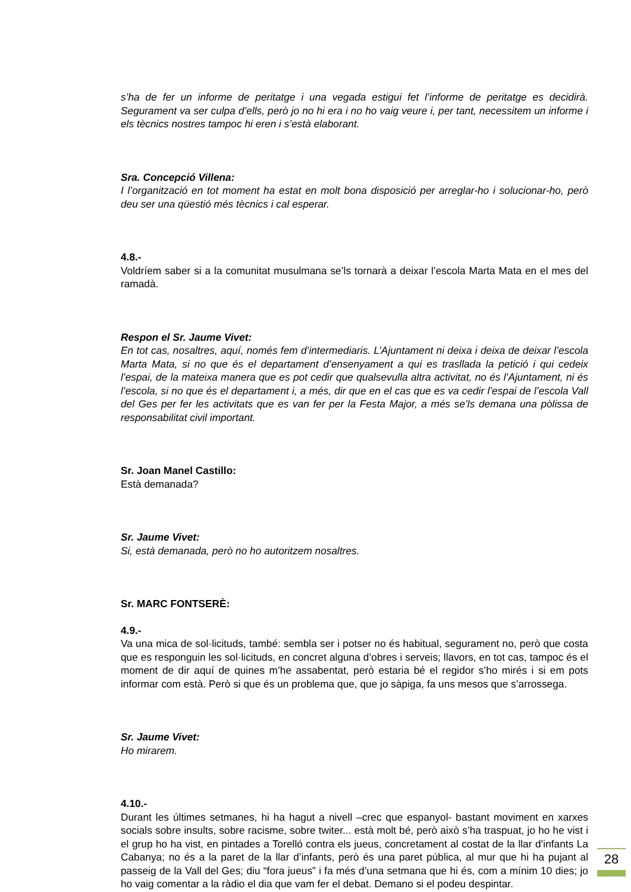s’ha de fer un informe de peritatge i una vegada estigui fet l’informe de peritatge es decidirà. Segurament va ser culpa d’ells, però jo no hi era i no ho vaig veure i, per tant, necessitem un informe i els tècnics nostres tampoc hi eren i s’està elaborant.
Sra. Concepció Villena:
I l’organització en tot moment ha estat en molt bona disposició per arreglar-ho i solucionar-ho, però deu ser una qüestió més tècnics i cal esperar.
4.8.-
Voldríem saber si a la comunitat musulmana se’ls tornarà a deixar l’escola Marta Mata en el mes del ramadà.
Respon el Sr. Jaume Vivet:
En tot cas, nosaltres, aquí, només fem d’intermediaris. L’Ajuntament ni deixa i deixa de deixar l’escola Marta Mata, si no que és el departament d’ensenyament a qui es trasllada la petició i qui cedeix l’espai, de la mateixa manera que es pot cedir que qualsevulla altra activitat, no és l’Ajuntament, ni és l’escola, si no que és el departament i, a més, dir que en el cas que es va cedir l’espai de l’escola Vall del Ges per fer les activitats que es van fer per la Festa Major, a més se’ls demana una pòlissa de responsabilitat civil important.
Sr. Joan Manel Castillo:
Està demanada?
Sr. Jaume Vivet:
Si, està demanada, però no ho autoritzem nosaltres.
Sr. MARC FONTSERÈ:
4.9.-
Va una mica de sol·licituds, també: sembla ser i potser no és habitual, segurament no, però que costa que es responguin les sol·licituds, en concret alguna d’obres i serveis; llavors, en tot cas, tampoc és el moment de dir aquí de quines m’he assabentat, però estaria bé el regidor s’ho mirés i si em pots informar com està. Però si que és un problema que, que jo sàpiga, fa uns mesos que s’arrossega.
Sr. Jaume Vivet:
Ho mirarem.
4.10.-
Durant les últimes setmanes, hi ha hagut a nivell –crec que espanyol- bastant moviment en xarxes socials sobre insults, sobre racisme, sobre twiter... està molt bé, però això s’ha traspuat, jo ho he vist i el grup ho ha vist, en pintades a Torelló contra els jueus, concretament al costat de la llar d’infants La Cabanya; no és a la paret de la llar d’infants, però és una paret pública, al mur que hi ha pujant al passeig de la Vall del Ges; diu “fora jueus” i fa més d’una setmana que hi és, com a mínim 10 dies; jo ho vaig comentar a la ràdio el dia que vam fer el debat. Demano si el podeu despintar.
28